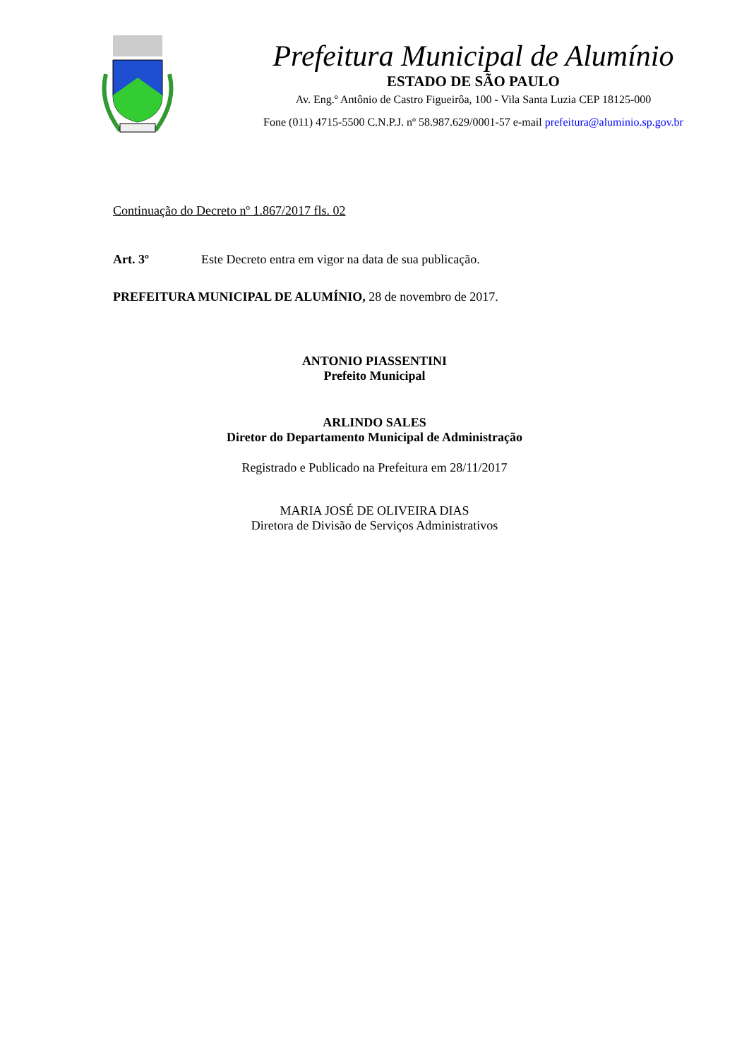Prefeitura Municipal de Alumínio
ESTADO DE SÃO PAULO
Av. Eng.º Antônio de Castro Figueirôa, 100 - Vila Santa Luzia CEP 18125-000
Fone (011) 4715-5500 C.N.P.J. nº 58.987.629/0001-57 e-mail prefeitura@aluminio.sp.gov.br
Continuação do Decreto nº 1.867/2017 fls. 02
Art. 3º Este Decreto entra em vigor na data de sua publicação.
PREFEITURA MUNICIPAL DE ALUMÍNIO, 28 de novembro de 2017.
ANTONIO PIASSENTINI
Prefeito Municipal
ARLINDO SALES
Diretor do Departamento Municipal de Administração
Registrado e Publicado na Prefeitura em 28/11/2017
MARIA JOSÉ DE OLIVEIRA DIAS
Diretora de Divisão de Serviços Administrativos